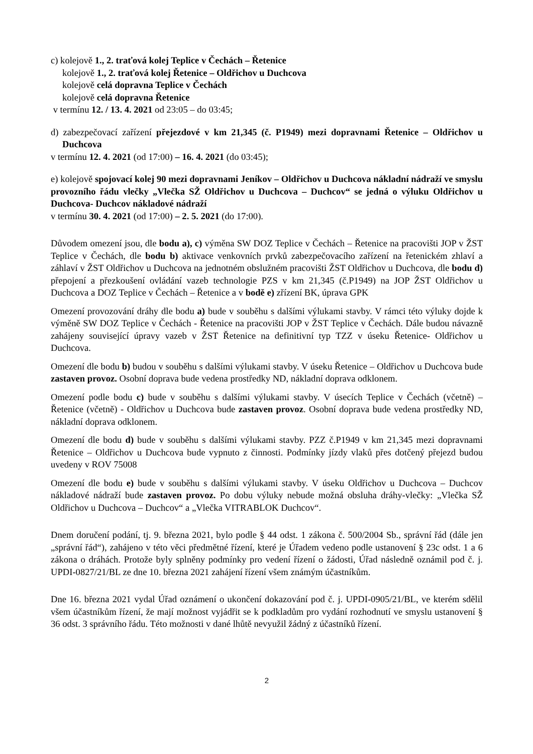c) kolejově 1., 2. traťová kolej Teplice v Čechách – Řetenice
kolejově 1., 2. traťová kolej Řetenice – Oldřichov u Duchcova
kolejově celá dopravna Teplice v Čechách
kolejově celá dopravna Řetenice
v termínu 12. / 13. 4. 2021 od 23:05 – do 03:45;
d) zabezpečovací zařízení přejezdové v km 21,345 (č. P1949) mezi dopravnami Řetenice – Oldřichov u Duchcova
v termínu 12. 4. 2021 (od 17:00) – 16. 4. 2021 (do 03:45);
e) kolejově spojovací kolej 90 mezi dopravnami Jeníkov – Oldřichov u Duchcova nákladní nádraží ve smyslu provozního řádu vlečky „Vlečka SŽ Oldřichov u Duchcova – Duchcov“ se jedná o výluku Oldřichov u Duchcova- Duchcov nákladové nádraží
v termínu 30. 4. 2021 (od 17:00) – 2. 5. 2021 (do 17:00).
Důvodem omezení jsou, dle bodu a), c) výměna SW DOZ Teplice v Čechách – Řetenice na pracovišti JOP v ŽST Teplice v Čechách, dle bodu b) aktivace venkovních prvků zabezpečovacího zařízení na řetenickém zhlaví a záhlaví v ŽST Oldřichov u Duchcova na jednotném obslužném pracovišti ŽST Oldřichov u Duchcova, dle bodu d) přepojení a přezkoušení ovládání vazeb technologie PZS v km 21,345 (č.P1949) na JOP ŽST Oldřichov u Duchcova a DOZ Teplice v Čechách – Řetenice a v bodě e) zřízení BK, úprava GPK
Omezení provozování dráhy dle bodu a) bude v souběhu s dalšími výlukami stavby. V rámci této výluky dojde k výměně SW DOZ Teplice v Čechách - Řetenice na pracovišti JOP v ŽST Teplice v Čechách. Dále budou návazně zahájeny související úpravy vazeb v ŽST Řetenice na definitivní typ TZZ v úseku Řetenice- Oldřichov u Duchcova.
Omezení dle bodu b) budou v souběhu s dalšími výlukami stavby. V úseku Řetenice – Oldřichov u Duchcova bude zastaven provoz. Osobní doprava bude vedena prostředky ND, nákladní doprava odklonem.
Omezení podle bodu c) bude v souběhu s dalšími výlukami stavby. V úsecích Teplice v Čechách (včetně) – Řetenice (včetně) - Oldřichov u Duchcova bude zastaven provoz. Osobní doprava bude vedena prostředky ND, nákladní doprava odklonem.
Omezení dle bodu d) bude v souběhu s dalšími výlukami stavby. PZZ č.P1949 v km 21,345 mezi dopravnami Řetenice – Oldřichov u Duchcova bude vypnuto z činnosti. Podmínky jízdy vlaků přes dotčený přejezd budou uvedeny v ROV 75008
Omezení dle bodu e) bude v souběhu s dalšími výlukami stavby. V úseku Oldřichov u Duchcova – Duchcov nákladové nádraží bude zastaven provoz. Po dobu výluky nebude možná obsluha dráhy-vlečky: „Vlečka SŽ Oldřichov u Duchcova – Duchcov“ a „Vlečka VITRABLOK Duchcov“.
Dnem doručení podání, tj. 9. března 2021, bylo podle § 44 odst. 1 zákona č. 500/2004 Sb., správní řád (dále jen „správní řád“), zahájeno v této věci předmětné řízení, které je Úřadem vedeno podle ustanovení § 23c odst. 1 a 6 zákona o dráhách. Protože byly splněny podmínky pro vedení řízení o žádosti, Úřad následně oznámil pod č. j. UPDI-0827/21/BL ze dne 10. března 2021 zahájení řízení všem známým účastníkům.
Dne 16. března 2021 vydal Úřad oznámení o ukončení dokazování pod č. j. UPDI-0905/21/BL, ve kterém sdělil všem účastníkům řízení, že mají možnost vyjádřit se k podkladům pro vydání rozhodnutí ve smyslu ustanovení § 36 odst. 3 správního řádu. Této možnosti v dané lhůtě nevyužil žádný z účastníků řízení.
2